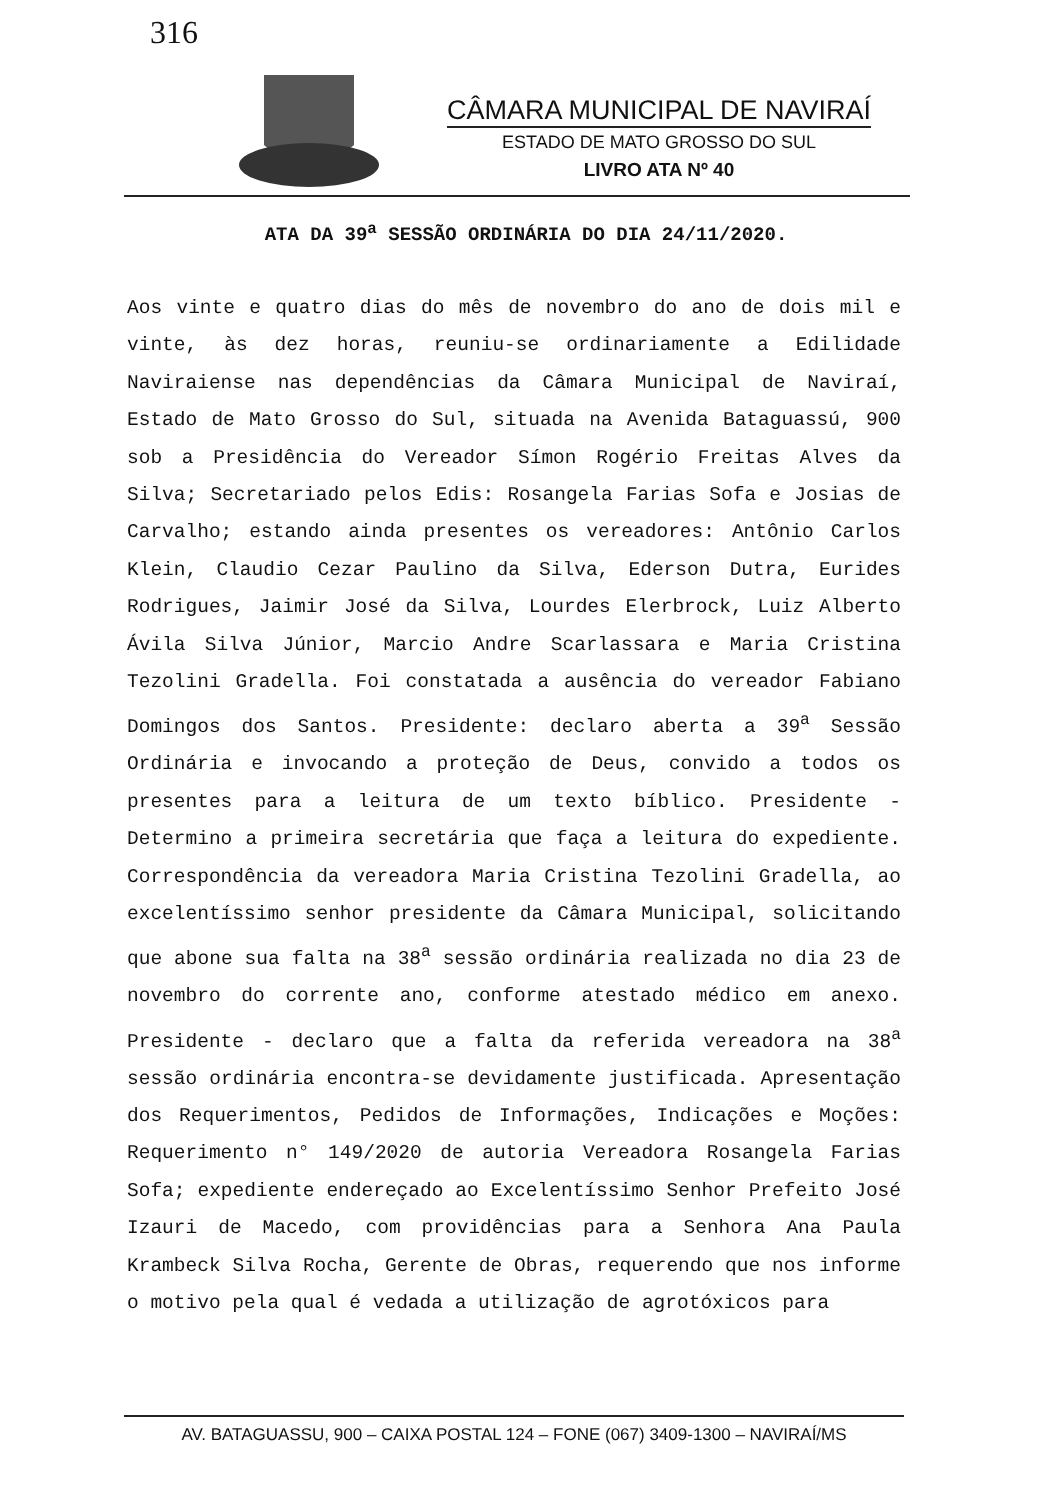316
CÂMARA MUNICIPAL DE NAVIRAÍ
ESTADO DE MATO GROSSO DO SUL
LIVRO ATA Nº 40
ATA DA 39<sup>a</sup> SESSÃO ORDINÁRIA DO DIA 24/11/2020.
Aos vinte e quatro dias do mês de novembro do ano de dois mil e vinte, às dez horas, reuniu-se ordinariamente a Edilidade Naviraiense nas dependências da Câmara Municipal de Naviraí, Estado de Mato Grosso do Sul, situada na Avenida Bataguassú, 900 sob a Presidência do Vereador Símon Rogério Freitas Alves da Silva; Secretariado pelos Edis: Rosangela Farias Sofa e Josias de Carvalho; estando ainda presentes os vereadores: Antônio Carlos Klein, Claudio Cezar Paulino da Silva, Ederson Dutra, Eurides Rodrigues, Jaimir José da Silva, Lourdes Elerbrock, Luiz Alberto Ávila Silva Júnior, Marcio Andre Scarlassara e Maria Cristina Tezolini Gradella. Foi constatada a ausência do vereador Fabiano Domingos dos Santos. Presidente: declaro aberta a 39<sup>a</sup> Sessão Ordinária e invocando a proteção de Deus, convido a todos os presentes para a leitura de um texto bíblico. Presidente - Determino a primeira secretária que faça a leitura do expediente. Correspondência da vereadora Maria Cristina Tezolini Gradella, ao excelentíssimo senhor presidente da Câmara Municipal, solicitando que abone sua falta na 38<sup>a</sup> sessão ordinária realizada no dia 23 de novembro do corrente ano, conforme atestado médico em anexo. Presidente - declaro que a falta da referida vereadora na 38<sup>a</sup> sessão ordinária encontra-se devidamente justificada. Apresentação dos Requerimentos, Pedidos de Informações, Indicações e Moções: Requerimento n° 149/2020 de autoria Vereadora Rosangela Farias Sofa; expediente endereçado ao Excelentíssimo Senhor Prefeito José Izauri de Macedo, com providências para a Senhora Ana Paula Krambeck Silva Rocha, Gerente de Obras, requerendo que nos informe o motivo pela qual é vedada a utilização de agrotóxicos para
AV. BATAGUASSU, 900 – CAIXA POSTAL 124 – FONE (067) 3409-1300 – NAVIRAÍ/MS